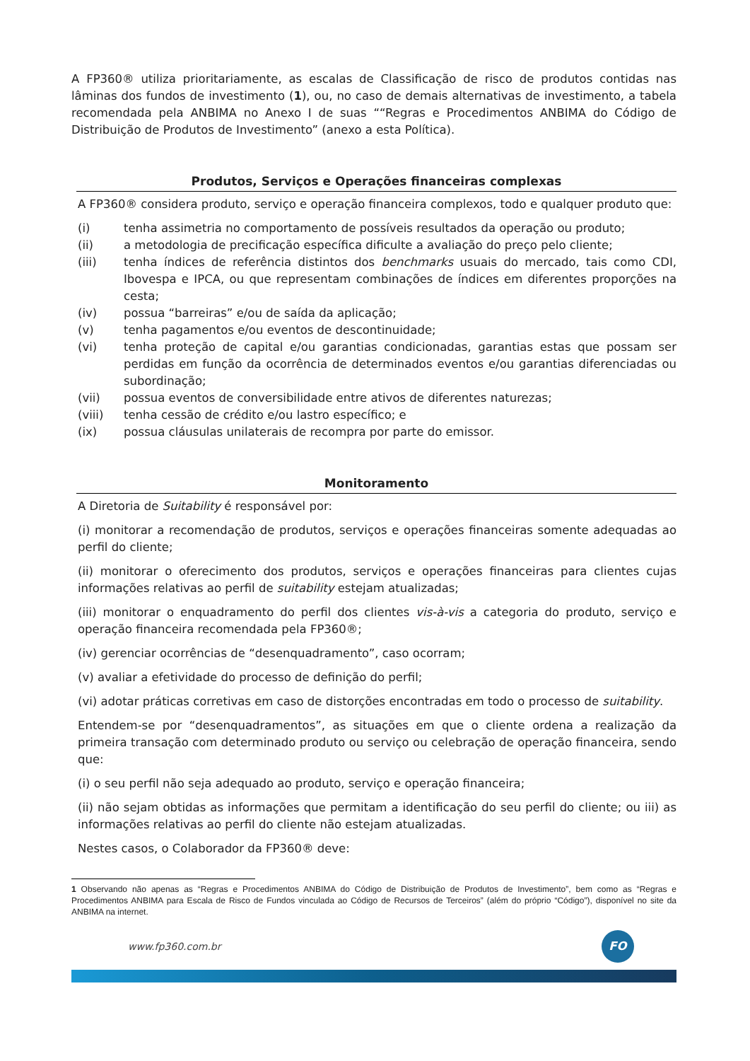A FP360® utiliza prioritariamente, as escalas de Classificação de risco de produtos contidas nas lâminas dos fundos de investimento (1), ou, no caso de demais alternativas de investimento, a tabela recomendada pela ANBIMA no Anexo I de suas ““Regras e Procedimentos ANBIMA do Código de Distribuição de Produtos de Investimento” (anexo a esta Política).
Produtos, Serviços e Operações financeiras complexas
A FP360® considera produto, serviço e operação financeira complexos, todo e qualquer produto que:
(i) tenha assimetria no comportamento de possíveis resultados da operação ou produto;
(ii) a metodologia de precificação específica dificulte a avaliação do preço pelo cliente;
(iii) tenha índices de referência distintos dos benchmarks usuais do mercado, tais como CDI, Ibovespa e IPCA, ou que representam combinações de índices em diferentes proporções na cesta;
(iv) possua “barreiras” e/ou de saída da aplicação;
(v) tenha pagamentos e/ou eventos de descontinuidade;
(vi) tenha proteção de capital e/ou garantias condicionadas, garantias estas que possam ser perdidas em função da ocorrência de determinados eventos e/ou garantias diferenciadas ou subordinação;
(vii) possua eventos de conversibilidade entre ativos de diferentes naturezas;
(viii) tenha cessão de crédito e/ou lastro específico; e
(ix) possua cláusulas unilaterais de recompra por parte do emissor.
Monitoramento
A Diretoria de Suitability é responsável por:
(i) monitorar a recomendação de produtos, serviços e operações financeiras somente adequadas ao perfil do cliente;
(ii) monitorar o oferecimento dos produtos, serviços e operações financeiras para clientes cujas informações relativas ao perfil de suitability estejam atualizadas;
(iii) monitorar o enquadramento do perfil dos clientes vis-à-vis a categoria do produto, serviço e operação financeira recomendada pela FP360®;
(iv) gerenciar ocorrências de “desenquadramento”, caso ocorram;
(v) avaliar a efetividade do processo de definição do perfil;
(vi) adotar práticas corretivas em caso de distorções encontradas em todo o processo de suitability.
Entendem-se por “desenquadramentos”, as situações em que o cliente ordena a realização da primeira transação com determinado produto ou serviço ou celebração de operação financeira, sendo que:
(i) o seu perfil não seja adequado ao produto, serviço e operação financeira;
(ii) não sejam obtidas as informações que permitam a identificação do seu perfil do cliente; ou iii) as informações relativas ao perfil do cliente não estejam atualizadas.
Nestes casos, o Colaborador da FP360® deve:
1 Observando não apenas as “Regras e Procedimentos ANBIMA do Código de Distribuição de Produtos de Investimento”, bem como as “Regras e Procedimentos ANBIMA para Escala de Risco de Fundos vinculada ao Código de Recursos de Terceiros” (além do próprio “Código”), disponível no site da ANBIMA na internet.
www.fp360.com.br
FO